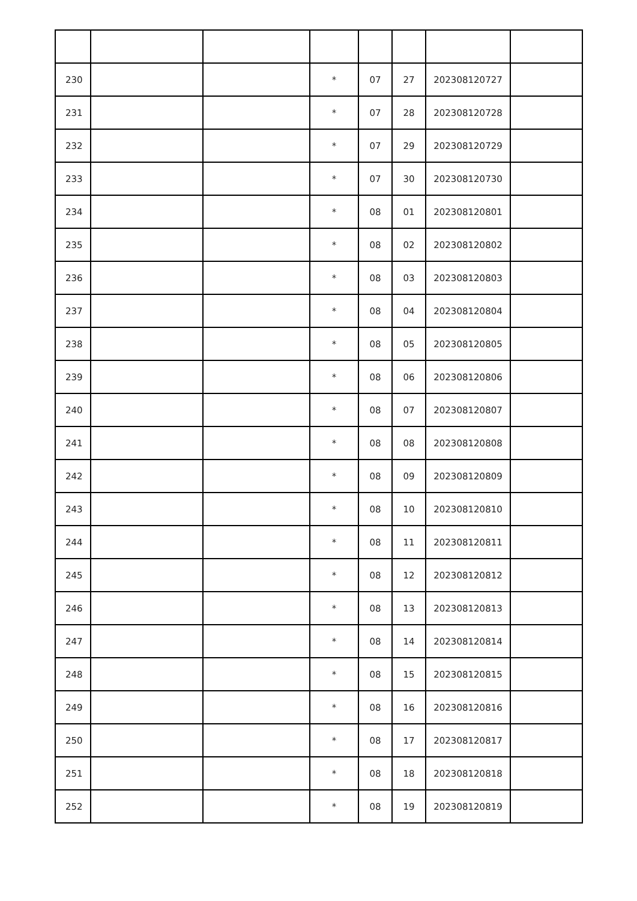| 230 | | | * | 07 | 27 | 202308120727 | |
| 231 | | | * | 07 | 28 | 202308120728 | |
| 232 | | | * | 07 | 29 | 202308120729 | |
| 233 | | | * | 07 | 30 | 202308120730 | |
| 234 | | | * | 08 | 01 | 202308120801 | |
| 235 | | | * | 08 | 02 | 202308120802 | |
| 236 | | | * | 08 | 03 | 202308120803 | |
| 237 | | | * | 08 | 04 | 202308120804 | |
| 238 | | | * | 08 | 05 | 202308120805 | |
| 239 | | | * | 08 | 06 | 202308120806 | |
| 240 | | | * | 08 | 07 | 202308120807 | |
| 241 | | | * | 08 | 08 | 202308120808 | |
| 242 | | | * | 08 | 09 | 202308120809 | |
| 243 | | | * | 08 | 10 | 202308120810 | |
| 244 | | | * | 08 | 11 | 202308120811 | |
| 245 | | | * | 08 | 12 | 202308120812 | |
| 246 | | | * | 08 | 13 | 202308120813 | |
| 247 | | | * | 08 | 14 | 202308120814 | |
| 248 | | | * | 08 | 15 | 202308120815 | |
| 249 | | | * | 08 | 16 | 202308120816 | |
| 250 | | | * | 08 | 17 | 202308120817 | |
| 251 | | | * | 08 | 18 | 202308120818 | |
| 252 | | | * | 08 | 19 | 202308120819 | |